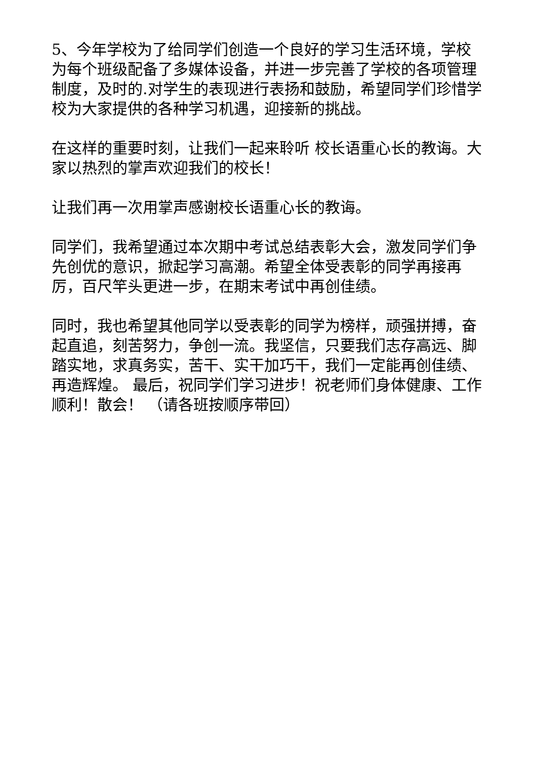5、今年学校为了给同学们创造一个良好的学习生活环境，学校为每个班级配备了多媒体设备，并进一步完善了学校的各项管理制度，及时的.对学生的表现进行表扬和鼓励，希望同学们珍惜学校为大家提供的各种学习机遇，迎接新的挑战。
在这样的重要时刻，让我们一起来聆听 校长语重心长的教诲。大家以热烈的掌声欢迎我们的校长！
让我们再一次用掌声感谢校长语重心长的教诲。
同学们，我希望通过本次期中考试总结表彰大会，激发同学们争先创优的意识，掀起学习高潮。希望全体受表彰的同学再接再厉，百尺竿头更进一步，在期末考试中再创佳绩。
同时，我也希望其他同学以受表彰的同学为榜样，顽强拼搏，奋起直追，刻苦努力，争创一流。我坚信，只要我们志存高远、脚踏实地，求真务实，苦干、实干加巧干，我们一定能再创佳绩、再造辉煌。 最后，祝同学们学习进步！祝老师们身体健康、工作顺利！散会！ （请各班按顺序带回）